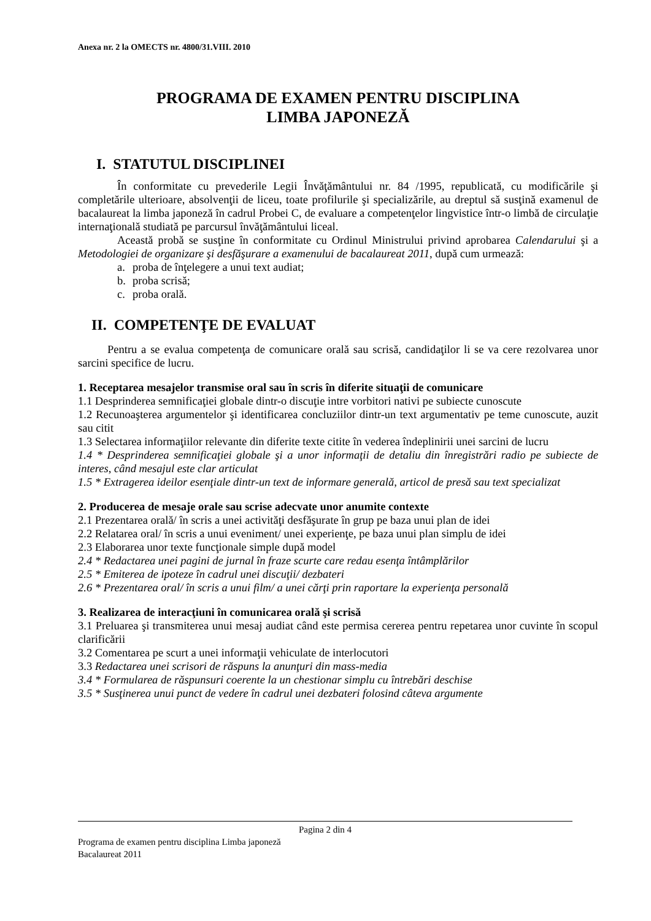Anexa nr. 2 la OMECTS nr. 4800/31.VIII. 2010
PROGRAMA DE EXAMEN PENTRU DISCIPLINA
LIMBA JAPONEZĂ
I. STATUTUL DISCIPLINEI
În conformitate cu prevederile Legii Învăţământului nr. 84 /1995, republicată, cu modificările şi completările ulterioare, absolvenţii de liceu, toate profilurile şi specializările, au dreptul să susţină examenul de bacalaureat la limba japoneză în cadrul Probei C, de evaluare a competenţelor lingvistice într-o limbă de circulaţie internaţională studiată pe parcursul învăţământului liceal.
Această probă se susţine în conformitate cu Ordinul Ministrului privind aprobarea Calendarului şi a Metodologiei de organizare şi desfăşurare a examenului de bacalaureat 2011, după cum urmează:
a. proba de înţelegere a unui text audiat;
b. proba scrisă;
c. proba orală.
II. COMPETENŢE DE EVALUAT
Pentru a se evalua competenţa de comunicare orală sau scrisă, candidaţilor li se va cere rezolvarea unor sarcini specifice de lucru.
1. Receptarea mesajelor transmise oral sau în scris în diferite situaţii de comunicare
1.1 Desprinderea semnificaţiei globale dintr-o discuţie intre vorbitori nativi pe subiecte cunoscute
1.2 Recunoaşterea argumentelor şi identificarea concluziilor dintr-un text argumentativ pe teme cunoscute, auzit sau citit
1.3 Selectarea informaţiilor relevante din diferite texte citite în vederea îndeplinirii unei sarcini de lucru
1.4 * Desprinderea semnificaţiei globale şi a unor informaţii de detaliu din înregistrări radio pe subiecte de interes, când mesajul este clar articulat
1.5 * Extragerea ideilor esenţiale dintr-un text de informare generală, articol de presă sau text specializat
2. Producerea de mesaje orale sau scrise adecvate unor anumite contexte
2.1 Prezentarea orală/ în scris a unei activităţi desfăşurate în grup pe baza unui plan de idei
2.2 Relatarea oral/ în scris a unui eveniment/ unei experienţe, pe baza unui plan simplu de idei
2.3 Elaborarea unor texte funcţionale simple după model
2.4 * Redactarea unei pagini de jurnal în fraze scurte care redau esenţa întâmplărilor
2.5 * Emiterea de ipoteze în cadrul unei discuţii/ dezbateri
2.6 * Prezentarea oral/ în scris a unui film/ a unei cărţi prin raportare la experienţa personală
3. Realizarea de interacţiuni în comunicarea orală şi scrisă
3.1 Preluarea şi transmiterea unui mesaj audiat când este permisa cererea pentru repetarea unor cuvinte în scopul clarificării
3.2 Comentarea pe scurt a unei informaţii vehiculate de interlocutori
3.3 Redactarea unei scrisori de răspuns la anunţuri din mass-media
3.4 * Formularea de răspunsuri coerente la un chestionar simplu cu întrebări deschise
3.5 * Susţinerea unui punct de vedere în cadrul unei dezbateri folosind câteva argumente
Pagina 2 din 4
Programa de examen pentru disciplina Limba japoneză
Bacalaureat 2011